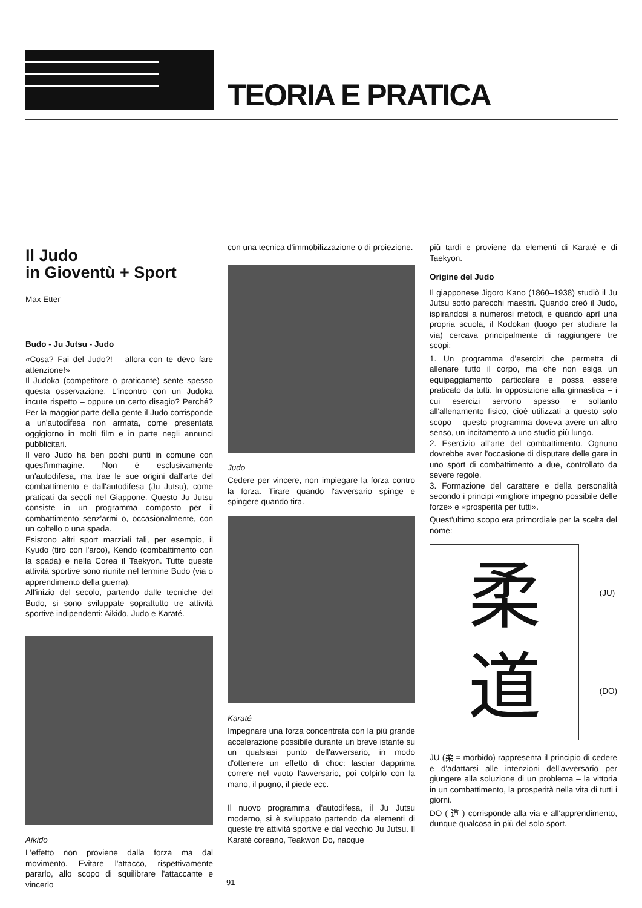TEORIA E PRATICA
Il Judo
in Gioventù + Sport
Max Etter
Budo - Ju Jutsu - Judo
«Cosa? Fai del Judo?! – allora con te devo fare attenzione!»
Il Judoka (competitore o praticante) sente spesso questa osservazione. L'incontro con un Judoka incute rispetto – oppure un certo disagio? Perché? Per la maggior parte della gente il Judo corrisponde a un'autodifesa non armata, come presentata oggigiorno in molti film e in parte negli annunci pubblicitari.
Il vero Judo ha ben pochi punti in comune con quest'immagine. Non è esclusivamente un'autodifesa, ma trae le sue origini dall'arte del combattimento e dall'autodifesa (Ju Jutsu), come praticati da secoli nel Giappone. Questo Ju Jutsu consiste in un programma composto per il combattimento senz'armi o, occasionalmente, con un coltello o una spada.
Esistono altri sport marziali tali, per esempio, il Kyudo (tiro con l'arco), Kendo (combattimento con la spada) e nella Corea il Taekyon. Tutte queste attività sportive sono riunite nel termine Budo (via o apprendimento della guerra).
All'inizio del secolo, partendo dalle tecniche del Budo, si sono sviluppate soprattutto tre attività sportive indipendenti: Aikido, Judo e Karaté.
Aikido
L'effetto non proviene dalla forza ma dal movimento. Evitare l'attacco, rispettivamente pararlo, allo scopo di squilibrare l'attaccante e vincerlo
con una tecnica d'immobilizzazione o di proiezione.
Judo
Cedere per vincere, non impiegare la forza contro la forza. Tirare quando l'avversario spinge e spingere quando tira.
Karaté
Impegnare una forza concentrata con la più grande accelerazione possibile durante un breve istante su un qualsiasi punto dell'avversario, in modo d'ottenere un effetto di choc: lasciar dapprima correre nel vuoto l'avversario, poi colpirlo con la mano, il pugno, il piede ecc.
Il nuovo programma d'autodifesa, il Ju Jutsu moderno, si è sviluppato partendo da elementi di queste tre attività sportive e dal vecchio Ju Jutsu. Il Karaté coreano, Teakwon Do, nacque
più tardi e proviene da elementi di Karaté e di Taekyon.
Origine del Judo
Il giapponese Jigoro Kano (1860–1938) studiò il Ju Jutsu sotto parecchi maestri. Quando creò il Judo, ispirandosi a numerosi metodi, e quando aprì una propria scuola, il Kodokan (luogo per studiare la via) cercava principalmente di raggiungere tre scopi:
1. Un programma d'esercizi che permetta di allenare tutto il corpo, ma che non esiga un equipaggiamento particolare e possa essere praticato da tutti. In opposizione alla ginnastica – i cui esercizi servono spesso e soltanto all'allenamento fisico, cioè utilizzati a questo solo scopo – questo programma doveva avere un altro senso, un incitamento a uno studio più lungo.
2. Esercizio all'arte del combattimento. Ognuno dovrebbe aver l'occasione di disputare delle gare in uno sport di combattimento a due, controllato da severe regole.
3. Formazione del carattere e della personalità secondo i principi «migliore impegno possibile delle forze» e «prosperità per tutti».
Quest'ultimo scopo era primordiale per la scelta del nome:
柔
道
(JU)
(DO)
JU (柔 = morbido) rappresenta il principio di cedere e d'adattarsi alle intenzioni dell'avversario per giungere alla soluzione di un problema – la vittoria in un combattimento, la prosperità nella vita di tutti i giorni.
DO ( 道 ) corrisponde alla via e all'apprendimento, dunque qualcosa in più del solo sport.
91